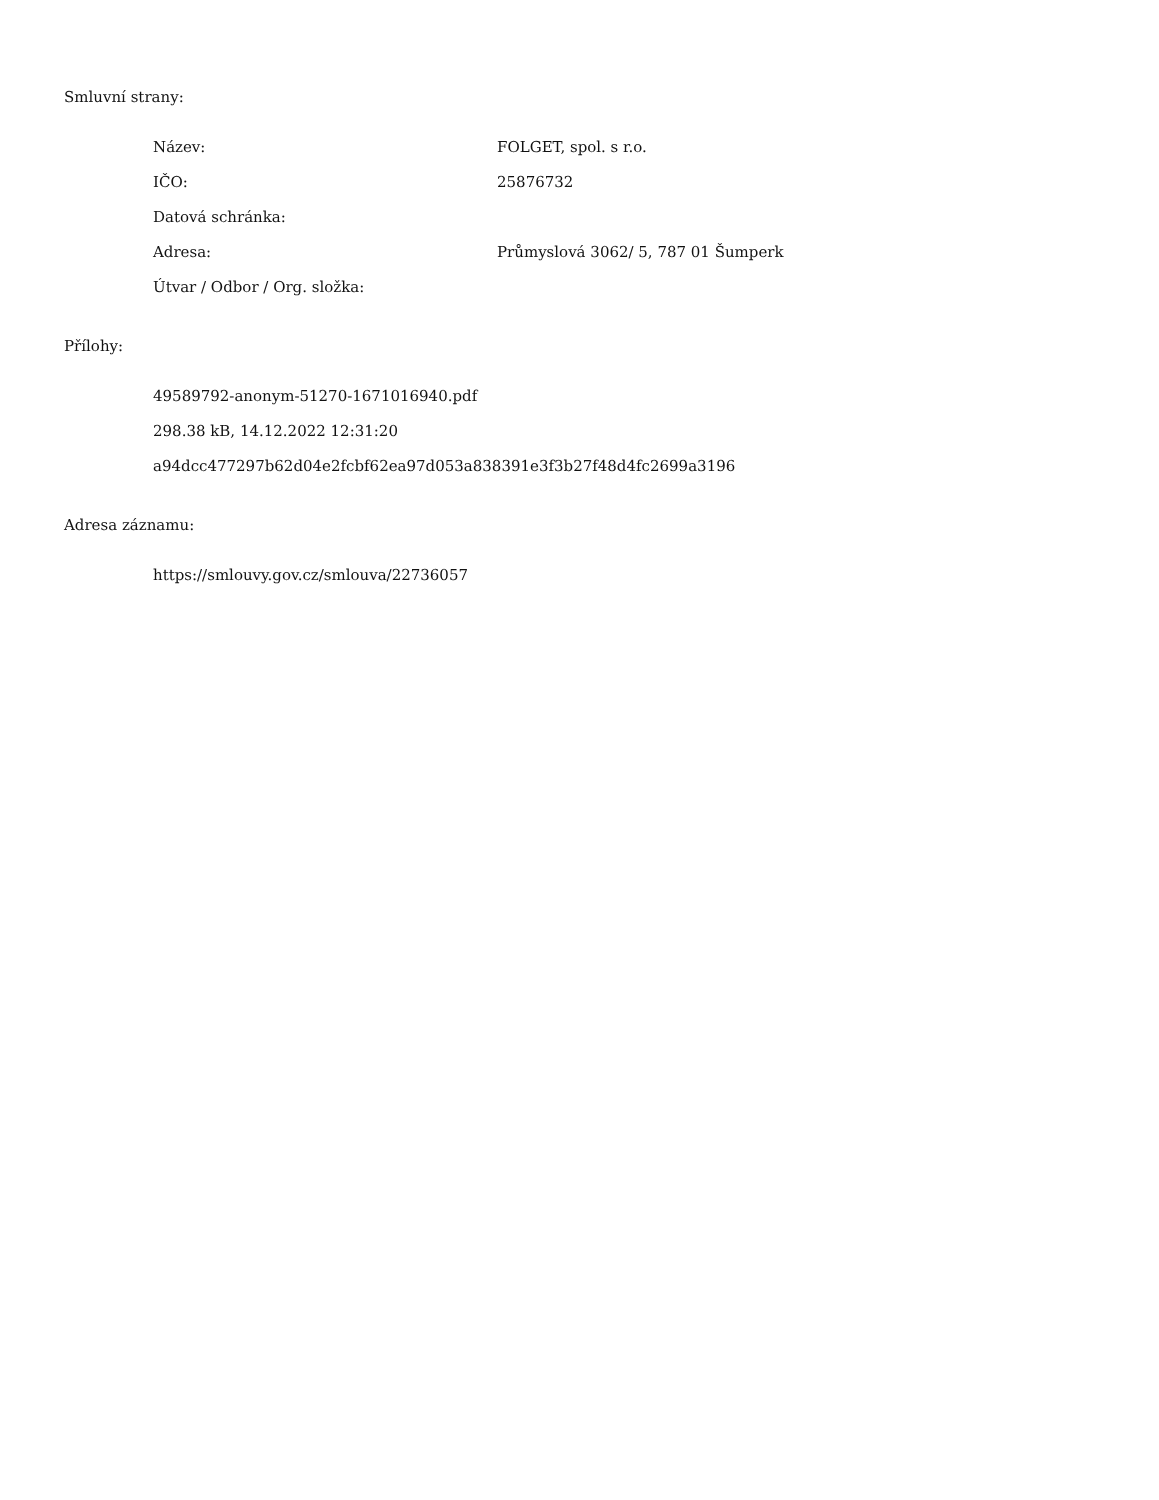Smluvní strany:
Název: FOLGET, spol. s r.o.
IČO: 25876732
Datová schránka:
Adresa: Průmyslová 3062/ 5, 787 01 Šumperk
Útvar / Odbor / Org. složka:
Přílohy:
49589792-anonym-51270-1671016940.pdf
298.38 kB, 14.12.2022 12:31:20
a94dcc477297b62d04e2fcbf62ea97d053a838391e3f3b27f48d4fc2699a3196
Adresa záznamu:
https://smlouvy.gov.cz/smlouva/22736057